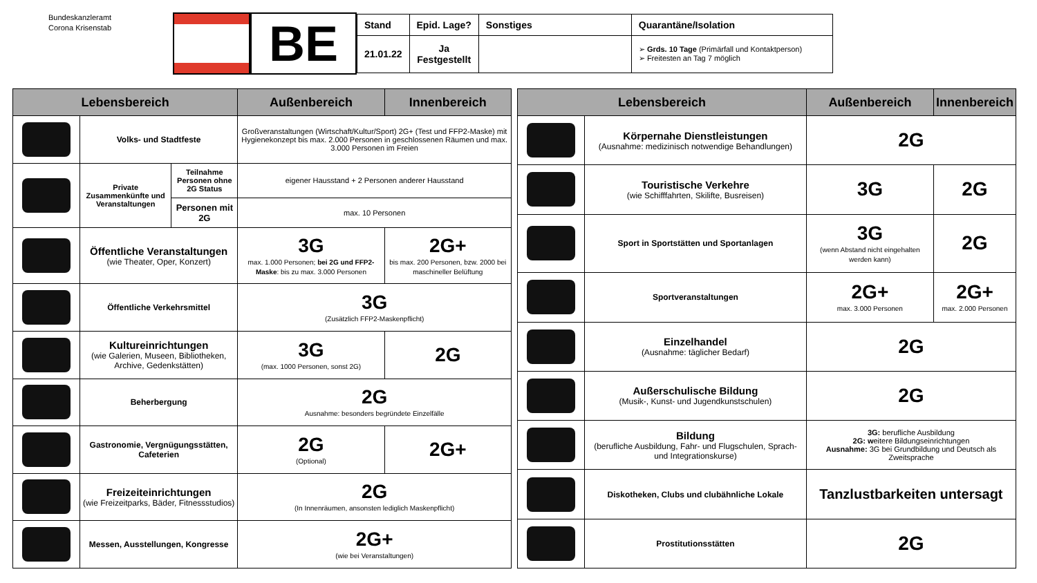Bundeskanzleramt
Corona Krisenstab
BE
| Stand | Epid. Lage? | Sonstiges | Quarantäne/Isolation |
| --- | --- | --- | --- |
| 21.01.22 | Ja Festgestellt | | ➢ Grds. 10 Tage (Primärfall und Kontaktperson) ➢ Freitesten an Tag 7 möglich |
| Lebensbereich | | | Außenbereich | Innenbereich |
| --- | --- | --- | --- | --- |
| | Volks- und Stadtfeste | | Großveranstaltungen (Wirtschaft/Kultur/Sport) 2G+ (Test und FFP2-Maske) mit Hygienekonzept bis max. 2.000 Personen in geschlossenen Räumen und max. 3.000 Personen im Freien | |
| | Private Zusammenkünfte und Veranstaltungen | Teilnahme Personen ohne 2G Status | eigener Hausstand + 2 Personen anderer Hausstand | |
| | | Personen mit 2G | max. 10 Personen | |
| | Öffentliche Veranstaltungen (wie Theater, Oper, Konzert) | | 3G max. 1.000 Personen; bei 2G und FFP2-Maske : bis zu max. 3.000 Personen | 2G+ bis max. 200 Personen, bzw. 2000 bei maschineller Belüftung |
| | Öffentliche Verkehrsmittel | | 3G (Zusätzlich FFP2-Maskenpflicht) | |
| | Kultureinrichtungen (wie Galerien, Museen, Bibliotheken, Archive, Gedenkstätten) | | 3G (max. 1000 Personen, sonst 2G) | 2G |
| | Beherbergung | | 2G Ausnahme: besonders begründete Einzelfälle | |
| | Gastronomie, Vergnügungsstätten, Cafeterien | | 2G (Optional) | 2G+ |
| | Freizeiteinrichtungen (wie Freizeitparks, Bäder, Fitnessstudios) | | 2G (In Innenräumen, ansonsten lediglich Maskenpflicht) | |
| | Messen, Ausstellungen, Kongresse | | 2G+ (wie bei Veranstaltungen) | |
| Lebensbereich | | Außenbereich | Innenbereich |
| --- | --- | --- | --- |
| | Körpernahe Dienstleistungen (Ausnahme: medizinisch notwendige Behandlungen) | 2G | |
| | Touristische Verkehre (wie Schifffahrten, Skilifte, Busreisen) | 3G | 2G |
| | Sport in Sportstätten und Sportanlagen | 3G (wenn Abstand nicht eingehalten werden kann) | 2G |
| | Sportveranstaltungen | 2G+ max. 3.000 Personen | 2G+ max. 2.000 Personen |
| | Einzelhandel (Ausnahme: täglicher Bedarf) | 2G | |
| | Außerschulische Bildung (Musik-, Kunst- und Jugendkunstschulen) | 2G | |
| | Bildung (berufliche Ausbildung, Fahr- und Flugschulen, Sprach- und Integrationskurse) | 3G: berufliche Ausbildung 2G: w eitere Bildungseinrichtungen Ausnahme: 3G bei Grundbildung und Deutsch als Zweitsprache | |
| | Diskotheken, Clubs und clubähnliche Lokale | Tanzlustbarkeiten untersagt | |
| | Prostitutionsstätten | 2G | |